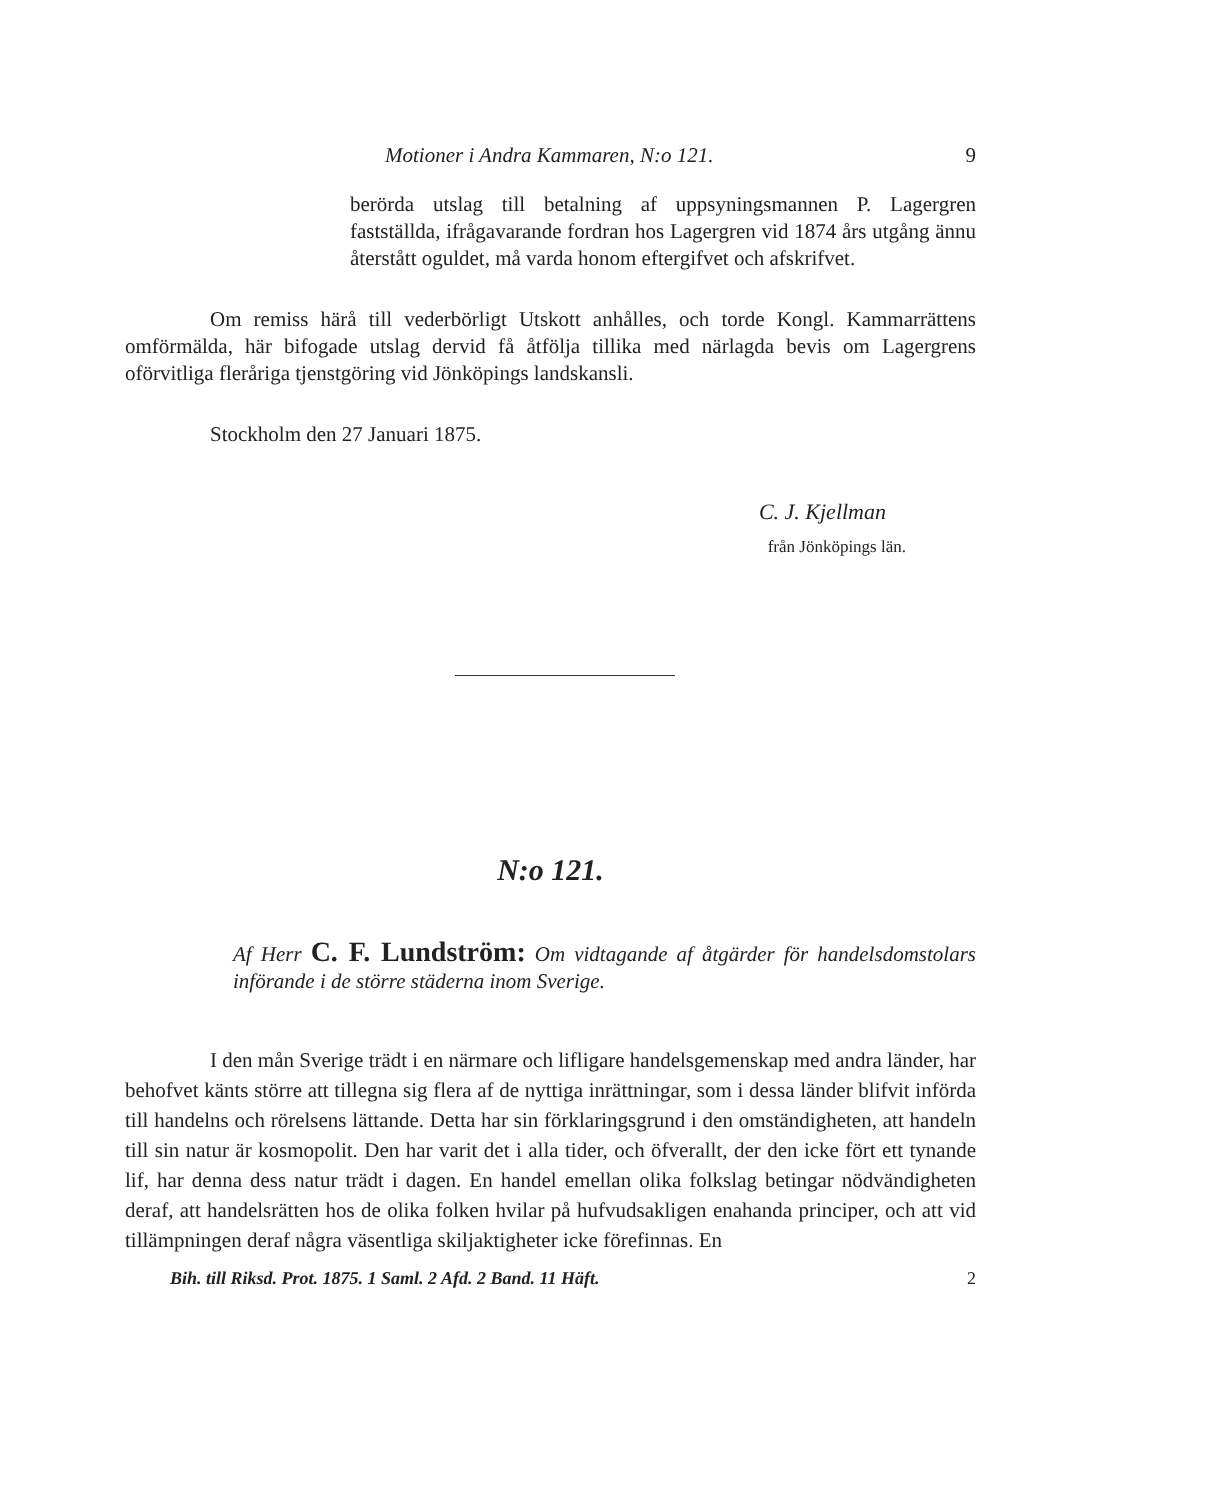Motioner i Andra Kammaren, N:o 121. 9
berörda utslag till betalning af uppsyningsmannen P. Lagergren fastställda, ifrågavarande fordran hos Lagergren vid 1874 års utgång ännu återstått oguldet, må varda honom eftergifvet och afskrifvet.
Om remiss härå till vederbörligt Utskott anhålles, och torde Kongl. Kammarrättens omförmälda, här bifogade utslag dervid få åtfölja tillika med närlagda bevis om Lagergrens oförvitliga fleråriga tjenstgöring vid Jönköpings landskansli.
Stockholm den 27 Januari 1875.
C. J. Kjellman
från Jönköpings län.
N:o 121.
Af Herr C. F. Lundström: Om vidtagande af åtgärder för handelsdomstolars införande i de större städerna inom Sverige.
I den mån Sverige trädt i en närmare och lifligare handelsgemenskap med andra länder, har behofvet känts större att tillegna sig flera af de nyttiga inrättningar, som i dessa länder blifvit införda till handelns och rörelsens lättande. Detta har sin förklaringsgrund i den omständigheten, att handeln till sin natur är kosmopolit. Den har varit det i alla tider, och öfverallt, der den icke fört ett tynande lif, har denna dess natur trädt i dagen. En handel emellan olika folkslag betingar nödvändigheten deraf, att handelsrätten hos de olika folken hvilar på hufvudsakligen enahanda principer, och att vid tillämpningen deraf några väsentliga skiljaktigheter icke förefinnas. En
Bih. till Riksd. Prot. 1875. 1 Saml. 2 Afd. 2 Band. 11 Häft. 2